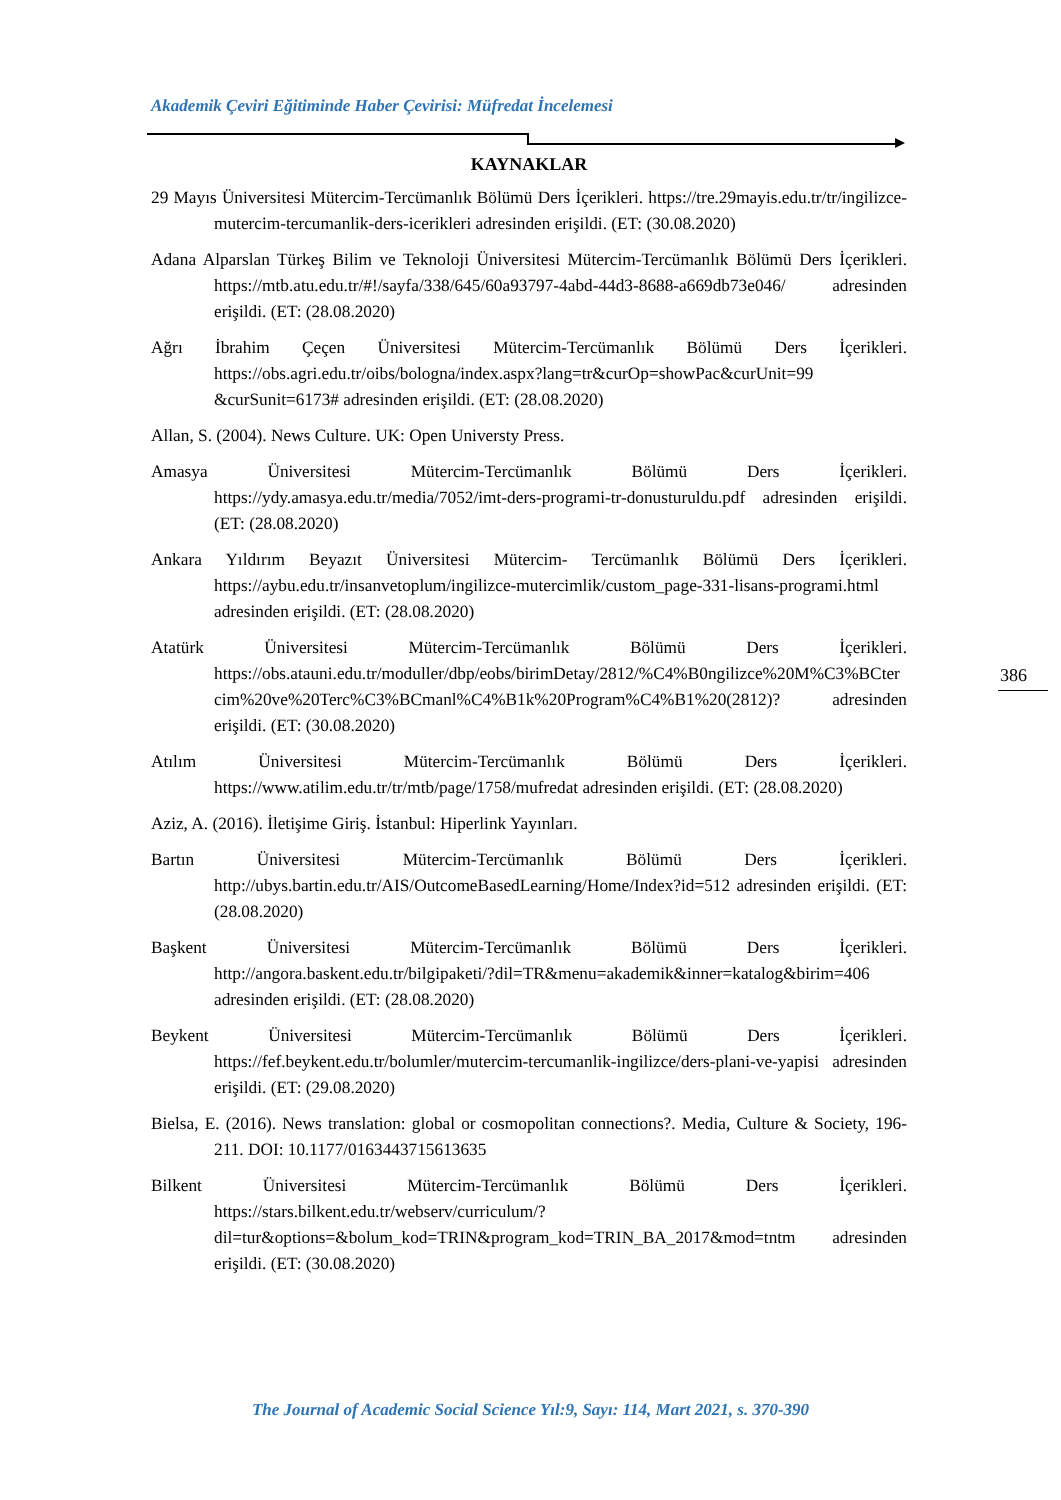Akademik Çeviri Eğitiminde Haber Çevirisi: Müfredat İncelemesi
KAYNAKLAR
29 Mayıs Üniversitesi Mütercim-Tercümanlık Bölümü Ders İçerikleri. https://tre.29mayis.edu.tr/tr/ingilizce-mutercim-tercumanlik-ders-icerikleri adresinden erişildi. (ET: (30.08.2020)
Adana Alparslan Türkeş Bilim ve Teknoloji Üniversitesi Mütercim-Tercümanlık Bölümü Ders İçerikleri. https://mtb.atu.edu.tr/#!/sayfa/338/645/60a93797-4abd-44d3-8688-a669db73e046/ adresinden erişildi. (ET: (28.08.2020)
Ağrı İbrahim Çeçen Üniversitesi Mütercim-Tercümanlık Bölümü Ders İçerikleri. https://obs.agri.edu.tr/oibs/bologna/index.aspx?lang=tr&curOp=showPac&curUnit=99 &curSunit=6173# adresinden erişildi. (ET: (28.08.2020)
Allan, S. (2004). News Culture. UK: Open Universty Press.
Amasya Üniversitesi Mütercim-Tercümanlık Bölümü Ders İçerikleri. https://ydy.amasya.edu.tr/media/7052/imt-ders-programi-tr-donusturuldu.pdf adresinden erişildi. (ET: (28.08.2020)
Ankara Yıldırım Beyazıt Üniversitesi Mütercim- Tercümanlık Bölümü Ders İçerikleri. https://aybu.edu.tr/insanvetoplum/ingilizce-mutercimlik/custom_page-331-lisans-programi.html adresinden erişildi. (ET: (28.08.2020)
Atatürk Üniversitesi Mütercim-Tercümanlık Bölümü Ders İçerikleri. https://obs.atauni.edu.tr/moduller/dbp/eobs/birimDetay/2812/%C4%B0ngilizce%20M%C3%BCtercim%20ve%20Terc%C3%BCmanl%C4%B1k%20Program%C4%B1%20(2812)? adresinden erişildi. (ET: (30.08.2020)
Atılım Üniversitesi Mütercim-Tercümanlık Bölümü Ders İçerikleri. https://www.atilim.edu.tr/tr/mtb/page/1758/mufredat adresinden erişildi. (ET: (28.08.2020)
Aziz, A. (2016). İletişime Giriş. İstanbul: Hiperlink Yayınları.
Bartın Üniversitesi Mütercim-Tercümanlık Bölümü Ders İçerikleri. http://ubys.bartin.edu.tr/AIS/OutcomeBasedLearning/Home/Index?id=512 adresinden erişildi. (ET: (28.08.2020)
Başkent Üniversitesi Mütercim-Tercümanlık Bölümü Ders İçerikleri. http://angora.baskent.edu.tr/bilgipaketi/?dil=TR&menu=akademik&inner=katalog&birim=406 adresinden erişildi. (ET: (28.08.2020)
Beykent Üniversitesi Mütercim-Tercümanlık Bölümü Ders İçerikleri. https://fef.beykent.edu.tr/bolumler/mutercim-tercumanlik-ingilizce/ders-plani-ve-yapisi adresinden erişildi. (ET: (29.08.2020)
Bielsa, E. (2016). News translation: global or cosmopolitan connections?. Media, Culture & Society, 196-211. DOI: 10.1177/0163443715613635
Bilkent Üniversitesi Mütercim-Tercümanlık Bölümü Ders İçerikleri. https://stars.bilkent.edu.tr/webserv/curriculum/?dil=tur&options=&bolum_kod=TRIN&program_kod=TRIN_BA_2017&mod=tntm adresinden erişildi. (ET: (30.08.2020)
386
The Journal of Academic Social Science Yıl:9, Sayı: 114, Mart 2021, s. 370-390